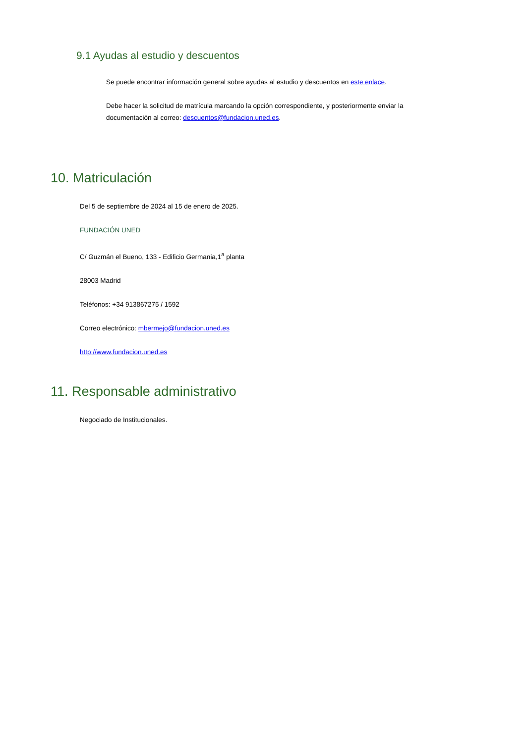9.1 Ayudas al estudio y descuentos
Se puede encontrar información general sobre ayudas al estudio y descuentos en este enlace.
Debe hacer la solicitud de matrícula marcando la opción correspondiente, y posteriormente enviar la documentación al correo: descuentos@fundacion.uned.es.
10. Matriculación
Del 5 de septiembre de 2024 al 15 de enero de 2025.
FUNDACIÓN UNED
C/ Guzmán el Bueno, 133 - Edificio Germania,1<sup>a</sup> planta
28003 Madrid
Teléfonos: +34 913867275 / 1592
Correo electrónico: mbermejo@fundacion.uned.es
http://www.fundacion.uned.es
11. Responsable administrativo
Negociado de Institucionales.